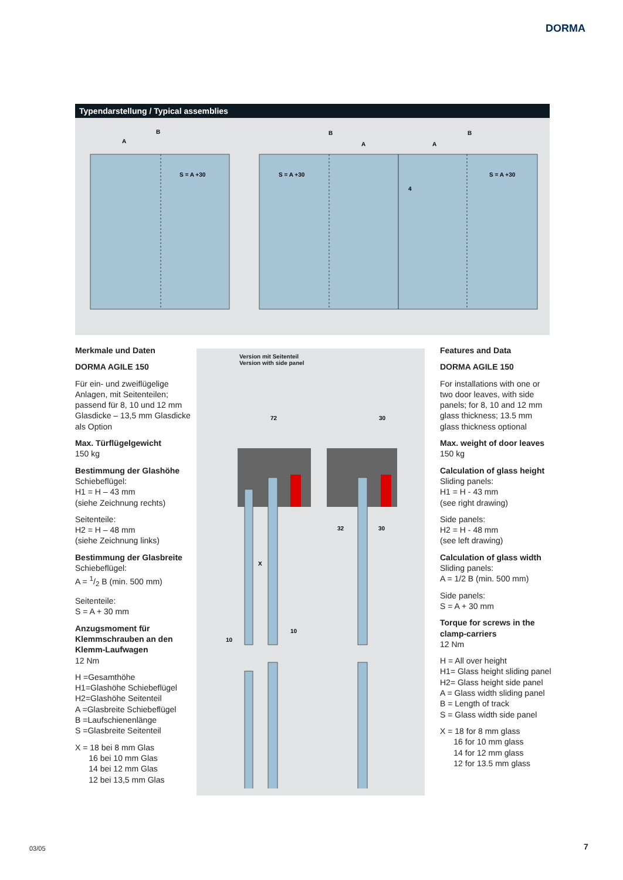DORMA
Typendarstellung / Typical assemblies
B
A
S = A +30
B
B
A
A
S = A +30
S = A +30
4
Merkmale und Daten
DORMA AGILE 150
Für ein- und zweiflügelige Anlagen, mit Seitenteilen; passend für 8, 10 und 12 mm Glasdicke – 13,5 mm Glasdicke als Option
Max. Türflügelgewicht
150 kg
Bestimmung der Glashöhe
Schiebeflügel:
H1 = H – 43 mm
(siehe Zeichnung rechts)
Seitenteile:
H2 = H – 48 mm
(siehe Zeichnung links)
Bestimmung der Glasbreite
Schiebeflügel:
A = 1/2 B (min. 500 mm)
Seitenteile:
S = A + 30 mm
Anzugsmoment für Klemmschrauben an den Klemm-Laufwagen
12 Nm
H =Gesamthöhe
H1=Glashöhe Schiebeflügel
H2=Glashöhe Seitenteil
A =Glasbreite Schiebeflügel
B =Laufschienenlänge
S =Glasbreite Seitenteil
X = 18 bei 8 mm Glas
16 bei 10 mm Glas
14 bei 12 mm Glas
12 bei 13,5 mm Glas
Version mit Seitenteil
Version with side panel
72
30
32
30
X
10
10
Features and Data
DORMA AGILE 150
For installations with one or two door leaves, with side panels; for 8, 10 and 12 mm glass thickness; 13.5 mm glass thickness optional
Max. weight of door leaves
150 kg
Calculation of glass height
Sliding panels:
H1 = H - 43 mm
(see right drawing)
Side panels:
H2 = H - 48 mm
(see left drawing)
Calculation of glass width
Sliding panels:
A = 1/2 B (min. 500 mm)
Side panels:
S = A + 30 mm
Torque for screws in the clamp-carriers
12 Nm
H = All over height
H1= Glass height sliding panel
H2= Glass height side panel
A = Glass width sliding panel
B = Length of track
S = Glass width side panel
X = 18 for 8 mm glass
16 for 10 mm glass
14 for 12 mm glass
12 for 13.5 mm glass
03/05 7